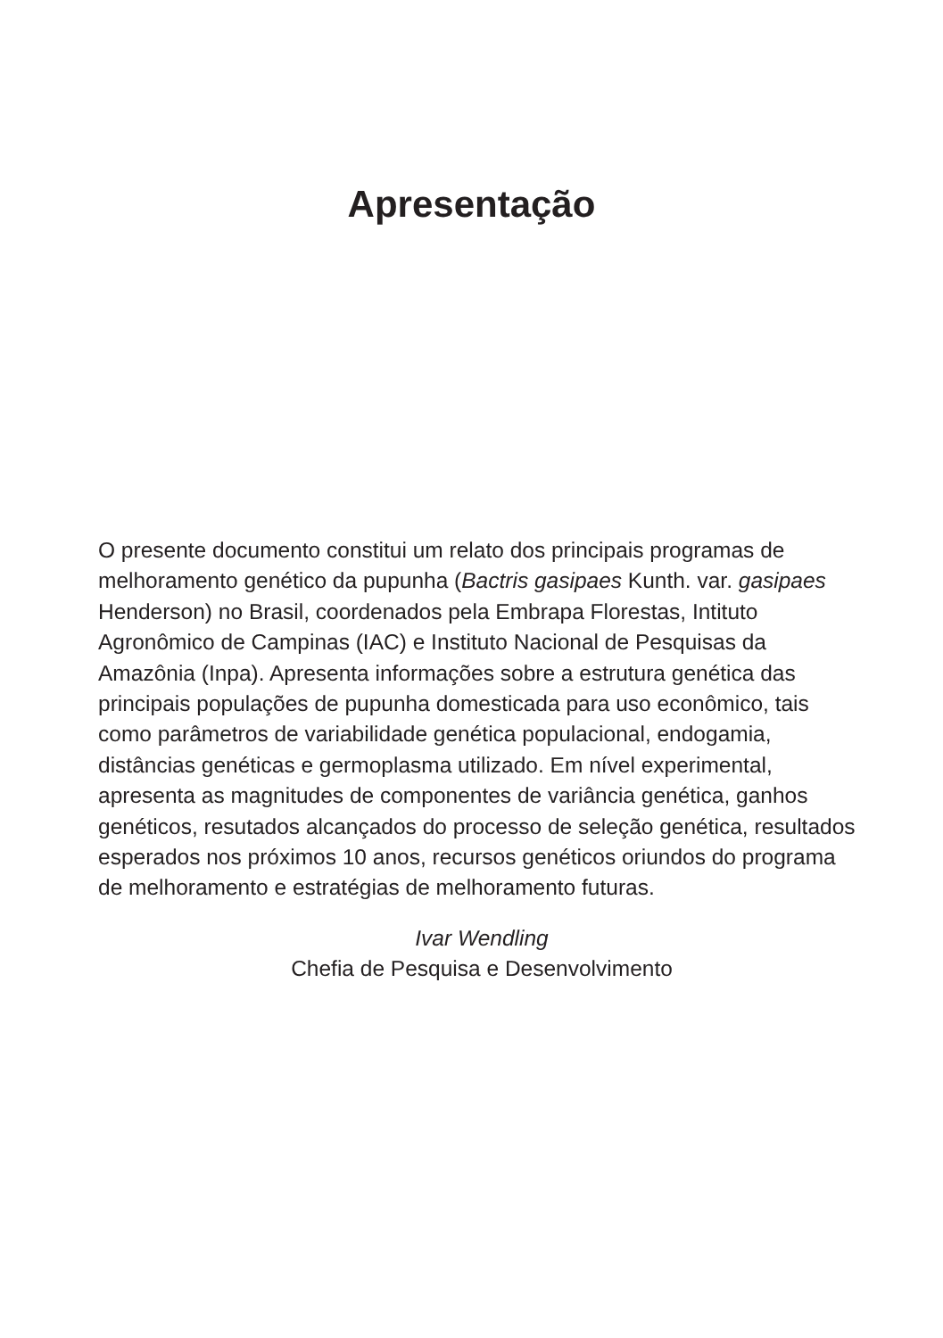Apresentação
O presente documento constitui um relato dos principais programas de melhoramento genético da pupunha (Bactris gasipaes Kunth. var. gasipaes Henderson) no Brasil, coordenados pela Embrapa Florestas, Intituto Agronômico de Campinas (IAC) e Instituto Nacional de Pesquisas da Amazônia (Inpa). Apresenta informações sobre a estrutura genética das principais populações de pupunha domesticada para uso econômico, tais como parâmetros de variabilidade genética populacional, endogamia, distâncias genéticas e germoplasma utilizado. Em nível experimental, apresenta as magnitudes de componentes de variância genética, ganhos genéticos, resutados alcançados do processo de seleção genética, resultados esperados nos próximos 10 anos, recursos genéticos oriundos do programa de melhoramento e estratégias de melhoramento futuras.
Ivar Wendling
Chefia de Pesquisa e Desenvolvimento